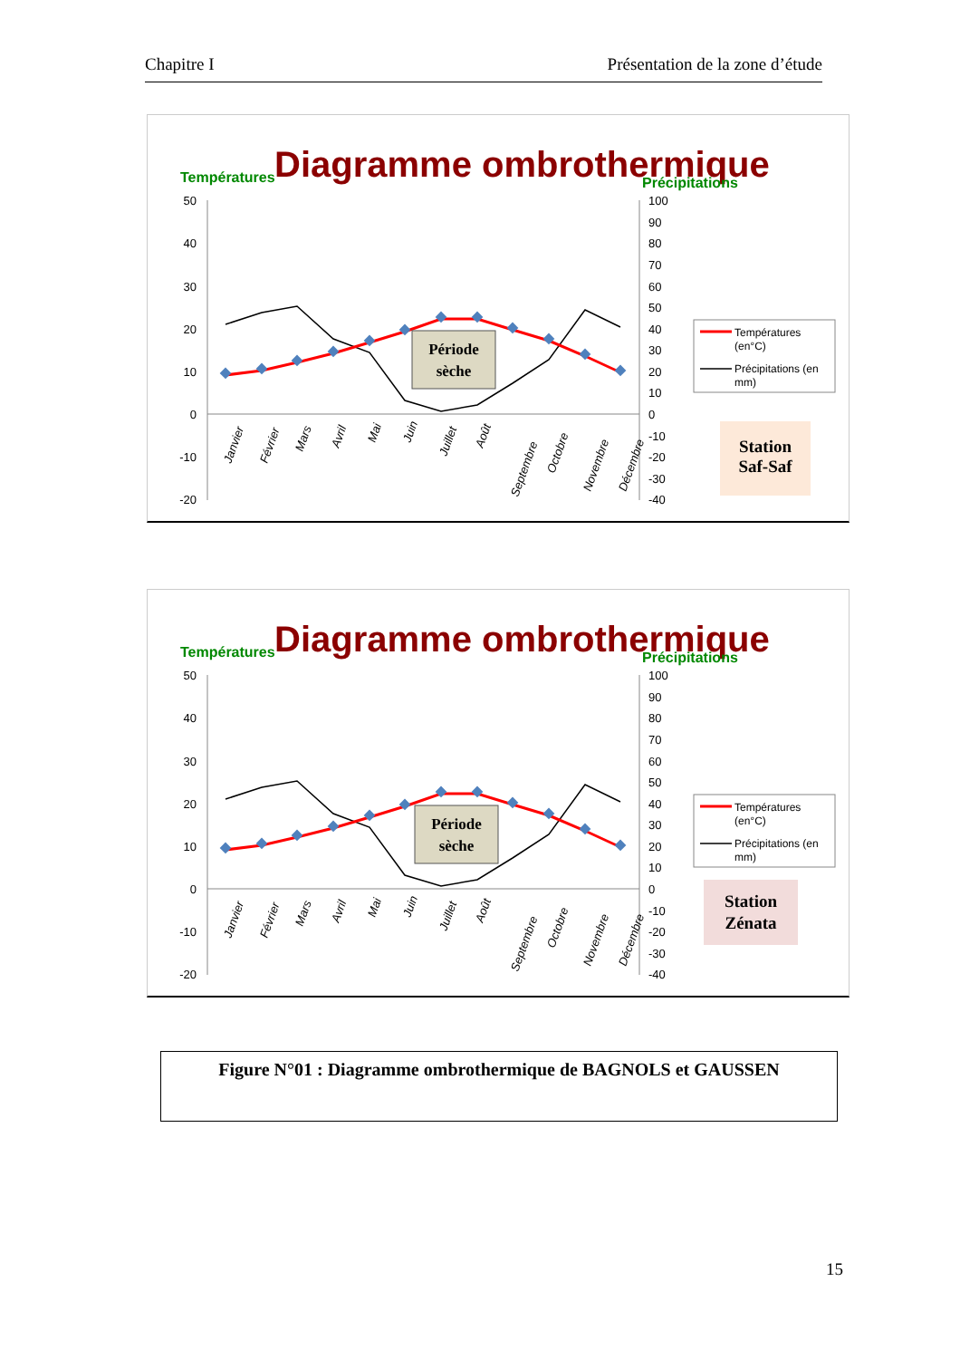Chapitre I Présentation de la zone d’étude
Diagramme ombrothermique
Températures
Précipitations
50
40
30
20
10
0
-10
-20
100
90
80
70
60
50
40
30
20
10
0
-10
-20
-30
-40
Janvier
Février
Mars
Avril
Mai
Juin
Juillet
Août
Septembre
Octobre
Novembre
Décembre
Période
sèche
Températures
(en°C)
Précipitations (en
mm)
Station
Saf-Saf
Diagramme ombrothermique
Températures
Précipitations
50
40
30
20
10
0
-10
-20
100
90
80
70
60
50
40
30
20
10
0
-10
-20
-30
-40
Janvier
Février
Mars
Avril
Mai
Juin
Juillet
Août
Septembre
Octobre
Novembre
Décembre
Période
sèche
Températures
(en°C)
Précipitations (en
mm)
Station
Zénata
Figure N°01 : Diagramme ombrothermique de BAGNOLS et GAUSSEN
15